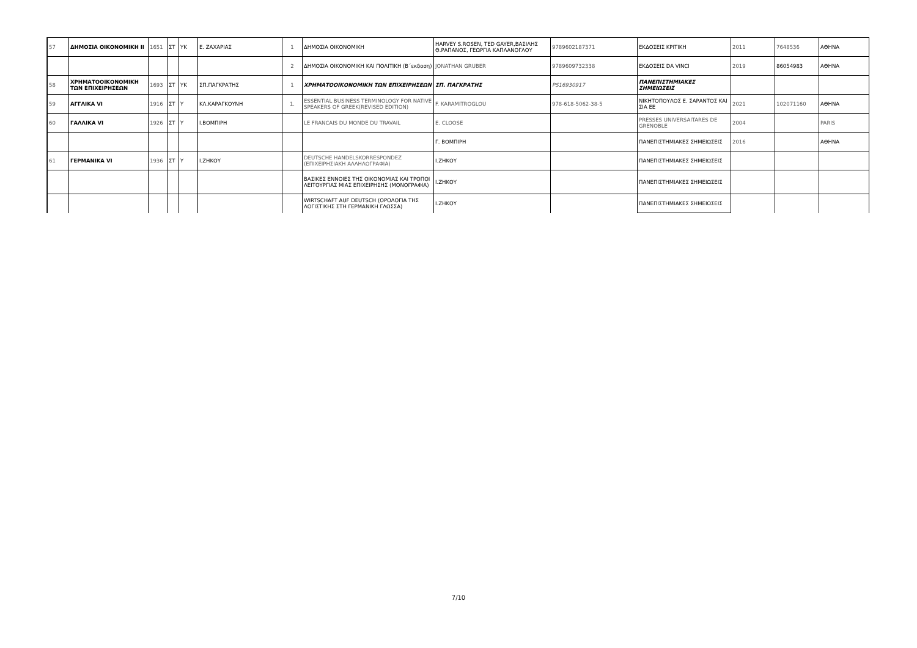| 57 | ΔΗΜΟΣΙΑ ΟΙΚΟΝΟΜΙΚΗ ΙΙ | 1651 | ΣΤ | ΥΚ | Ε. ΖΑΧΑΡΙΑΣ | 1 | ΔΗΜΟΣΙΑ ΟΙΚΟΝΟΜΙΚΗ | HARVEY S.ROSEN, TED GAYER,ΒΑΣΙΛΗΣ Θ.ΡΑΠΑΝΟΣ, ΓΕΩΡΓΙΑ ΚΑΠΛΑΝΟΓΛΟΥ | 9789602187371 | ΕΚΔΟΣΕΙΣ ΚΡΙΤΙΚΗ | 2011 | 7648536 | ΑΘΗΝΑ |
| | | | | | | 2 | ΔΗΜΟΣΙΑ ΟΙΚΟΝΟΜΙΚΗ ΚΑΙ ΠΟΛΙΤΙΚΗ (Β΄εκδοση) | JONATHAN GRUBER | 9789609732338 | ΕΚΔΟΣΕΙΣ DA VINCI | 2019 | 86054983 | ΑΘΗΝΑ |
| 58 | ΧΡΗΜΑΤΟΟΙΚΟΝΟΜΙΚΗ ΤΩΝ ΕΠΙΧΕΙΡΗΣΕΩΝ | 1693 | ΣΤ | ΥΚ | ΣΠ.ΠΑΓΚΡΑΤΗΣ | 1 | ΧΡΗΜΑΤΟΟΙΚΟΝΟΜΙΚΗ ΤΩΝ ΕΠΙΧΕΙΡΗΣΕΩΝ | ΣΠ. ΠΑΓΚΡΑΤΗΣ | PS16930917 | ΠΑΝΕΠΙΣΤΗΜΙΑΚΕΣ ΣΗΜΕΙΩΣΕΙΣ | | | |
| 59 | ΑΓΓΛΙΚΑ VI | 1916 | ΣΤ | Υ | ΚΛ.ΚΑΡΑΓΚΟΥΝΗ | 1. | ESSENTIAL BUSINESS TERMINOLOGY FOR NATIVE SPEAKERS OF GREEK(REVISED EDITION) | F. KARAMITROGLOU | 978-618-5062-38-5 | ΝΙΚΗΤΟΠΟΥΛΟΣ Ε. ΣΑΡΑΝΤΟΣ ΚΑΙ ΣΙΑ ΕΕ | 2021 | 102071160 | ΑΘΗΝΑ |
| 60 | ΓΑΛΛΙΚΑ VI | 1926 | ΣΤ | Υ | Ι.ΒΟΜΠΙΡΗ | | LE FRANCAIS DU MONDE DU TRAVAIL | E. CLOOSE | | PRESSES UNIVERSAITARES DE GRENOBLE | 2004 | | PARIS |
| | | | | | | | | Γ. ΒΟΜΠΙΡΗ | | ΠΑΝΕΠΙΣΤΗΜΙΑΚΕΣ ΣΗΜΕΙΩΣΕΙΣ | 2016 | | ΑΘΗΝΑ |
| 61 | ΓΕΡΜΑΝΙΚΑ VI | 1936 | ΣΤ | Υ | Ι.ΖΗΚΟΥ | | DEUTSCHE HANDELSKORRESPONDEZ (ΕΠΙΧΕΙΡΗΣΙΑΚΗ ΑΛΛΗΛΟΓΡΑΦΙΑ) | Ι.ΖΗΚΟΥ | | ΠΑΝΕΠΙΣΤΗΜΙΑΚΕΣ ΣΗΜΕΙΩΣΕΙΣ | | | |
| | | | | | | | ΒΑΣΙΚΕΣ ΕΝΝΟΙΕΣ ΤΗΣ ΟΙΚΟΝΟΜΙΑΣ ΚΑΙ ΤΡΟΠΟΙ ΛΕΙΤΟΥΡΓΙΑΣ ΜΙΑΣ ΕΠΙΧΕΙΡΗΣΗΣ (ΜΟΝΟΓΡΑΦΙΑ) | Ι.ΖΗΚΟΥ | | ΠΑΝΕΠΙΣΤΗΜΙΑΚΕΣ ΣΗΜΕΙΩΣΕΙΣ | | | |
| | | | | | | | WIRTSCHAFT AUF DEUTSCH (ΟΡΟΛΟΓΙΑ ΤΗΣ ΛΟΓΙΣΤΙΚΗΣ ΣΤΗ ΓΕΡΜΑΝΙΚΗ ΓΛΩΣΣΑ) | Ι.ΖΗΚΟΥ | | ΠΑΝΕΠΙΣΤΗΜΙΑΚΕΣ ΣΗΜΕΙΩΣΕΙΣ | | | |
7/10